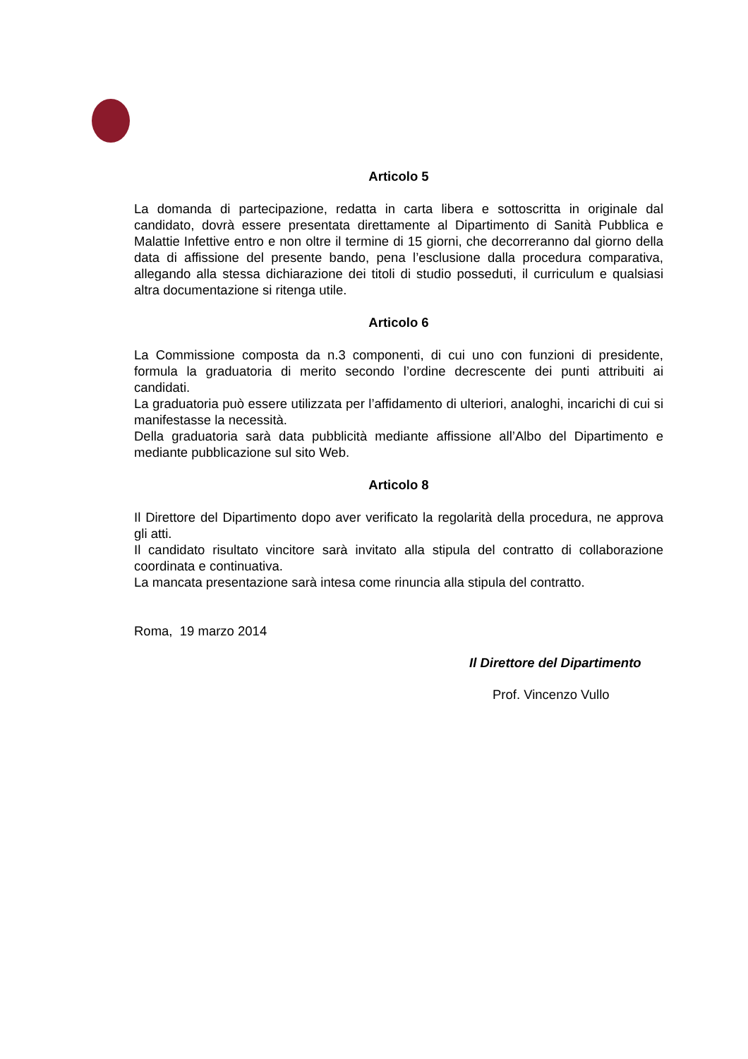Articolo 5
La domanda di partecipazione, redatta in carta libera e sottoscritta in originale dal candidato, dovrà essere presentata direttamente al Dipartimento di Sanità Pubblica e Malattie Infettive entro e non oltre il termine di 15 giorni, che decorreranno dal giorno della data di affissione del presente bando, pena l’esclusione dalla procedura comparativa, allegando alla stessa dichiarazione dei titoli di studio posseduti, il curriculum e qualsiasi altra documentazione si ritenga utile.
Articolo 6
La Commissione composta da n.3 componenti, di cui uno con funzioni di presidente, formula la graduatoria di merito secondo l’ordine decrescente dei punti attribuiti ai candidati.
La graduatoria può essere utilizzata per l’affidamento di ulteriori, analoghi, incarichi di cui si manifestasse la necessità.
Della graduatoria sarà data pubblicità mediante affissione all’Albo del Dipartimento e mediante pubblicazione sul sito Web.
Articolo 8
Il Direttore del Dipartimento dopo aver verificato la regolarità della procedura, ne approva gli atti.
Il candidato risultato vincitore sarà invitato alla stipula del contratto di collaborazione coordinata e continuativa.
La mancata presentazione sarà intesa come rinuncia alla stipula del contratto.
Roma, 19 marzo 2014
Il Direttore del Dipartimento
Prof. Vincenzo Vullo